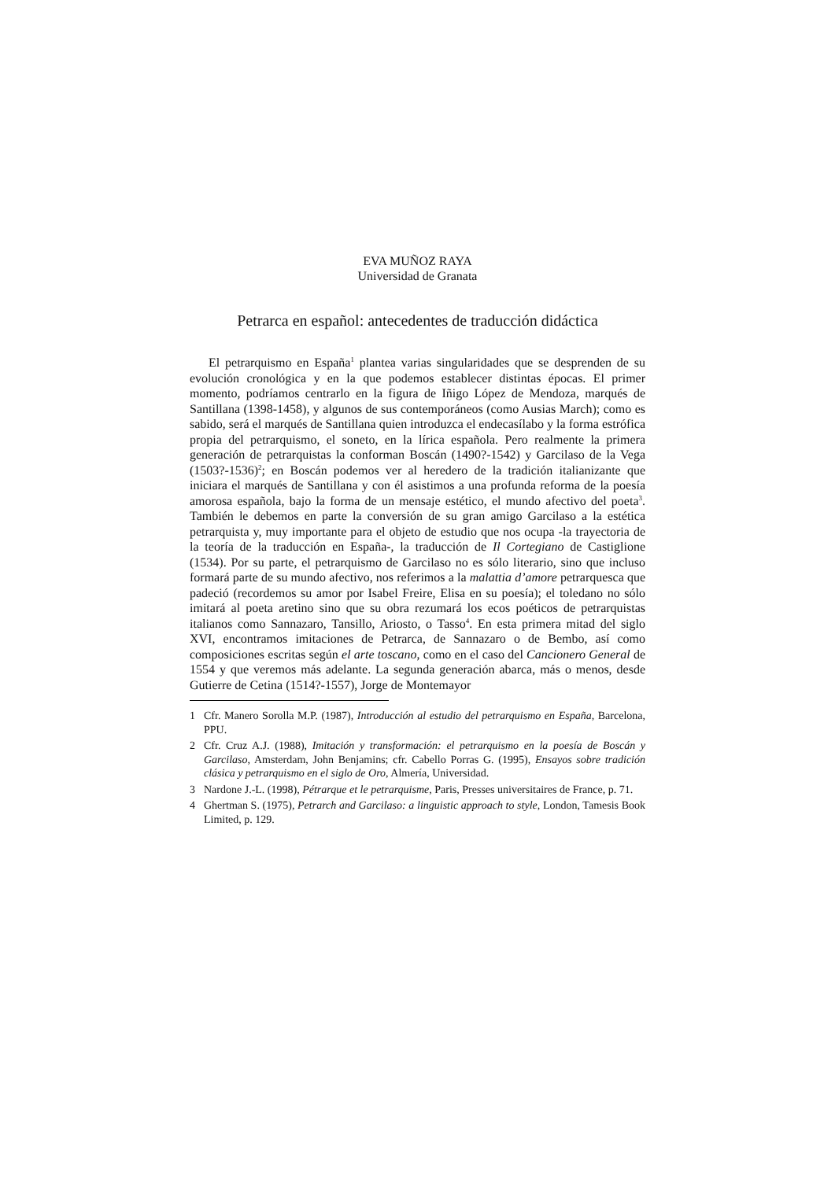EVA MUÑOZ RAYA
Universidad de Granata
Petrarca en español: antecedentes de traducción didáctica
El petrarquismo en España<sup>1</sup> plantea varias singularidades que se desprenden de su evolución cronológica y en la que podemos establecer distintas épocas. El primer momento, podríamos centrarlo en la figura de Iñigo López de Mendoza, marqués de Santillana (1398-1458), y algunos de sus contemporáneos (como Ausias March); como es sabido, será el marqués de Santillana quien introduzca el endecasílabo y la forma estrófica propia del petrarquismo, el soneto, en la lírica española. Pero realmente la primera generación de petrarquistas la conforman Boscán (1490?-1542) y Garcilaso de la Vega (1503?-1536)<sup>2</sup>; en Boscán podemos ver al heredero de la tradición italianizante que iniciara el marqués de Santillana y con él asistimos a una profunda reforma de la poesía amorosa española, bajo la forma de un mensaje estético, el mundo afectivo del poeta<sup>3</sup>. También le debemos en parte la conversión de su gran amigo Garcilaso a la estética petrarquista y, muy importante para el objeto de estudio que nos ocupa -la trayectoria de la teoría de la traducción en España-, la traducción de Il Cortegiano de Castiglione (1534). Por su parte, el petrarquismo de Garcilaso no es sólo literario, sino que incluso formará parte de su mundo afectivo, nos referimos a la malattia d’amore petrarquesca que padeció (recordemos su amor por Isabel Freire, Elisa en su poesía); el toledano no sólo imitará al poeta aretino sino que su obra rezumará los ecos poéticos de petrarquistas italianos como Sannazaro, Tansillo, Ariosto, o Tasso<sup>4</sup>. En esta primera mitad del siglo XVI, encontramos imitaciones de Petrarca, de Sannazaro o de Bembo, así como composiciones escritas según el arte toscano, como en el caso del Cancionero General de 1554 y que veremos más adelante. La segunda generación abarca, más o menos, desde Gutierre de Cetina (1514?-1557), Jorge de Montemayor
1 Cfr. Manero Sorolla M.P. (1987), Introducción al estudio del petrarquismo en España, Barcelona, PPU.
2 Cfr. Cruz A.J. (1988), Imitación y transformación: el petrarquismo en la poesía de Boscán y Garcilaso, Amsterdam, John Benjamins; cfr. Cabello Porras G. (1995), Ensayos sobre tradición clásica y petrarquismo en el siglo de Oro, Almería, Universidad.
3 Nardone J.-L. (1998), Pétrarque et le petrarquisme, Paris, Presses universitaires de France, p. 71.
4 Ghertman S. (1975), Petrarch and Garcilaso: a linguistic approach to style, London, Tamesis Book Limited, p. 129.